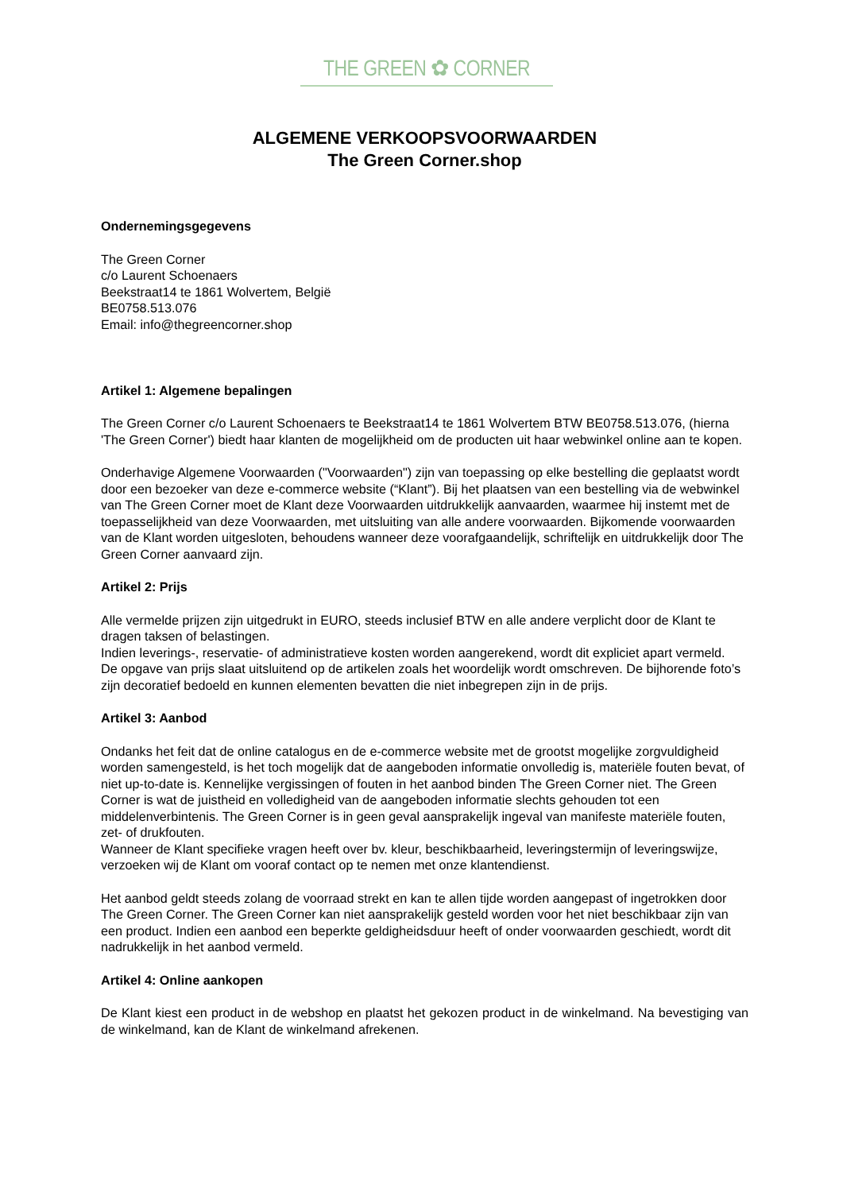THE GREEN ✿ CORNER
ALGEMENE VERKOOPSVOORWAARDEN
The Green Corner.shop
Ondernemingsgegevens
The Green Corner
c/o Laurent Schoenaers
Beekstraat14 te 1861 Wolvertem, België
BE0758.513.076
Email: info@thegreencorner.shop
Artikel 1: Algemene bepalingen
The Green Corner c/o Laurent Schoenaers te Beekstraat14 te 1861 Wolvertem BTW BE0758.513.076, (hierna 'The Green Corner') biedt haar klanten de mogelijkheid om de producten uit haar webwinkel online aan te kopen.
Onderhavige Algemene Voorwaarden ("Voorwaarden") zijn van toepassing op elke bestelling die geplaatst wordt door een bezoeker van deze e-commerce website (“Klant”). Bij het plaatsen van een bestelling via de webwinkel van The Green Corner moet de Klant deze Voorwaarden uitdrukkelijk aanvaarden, waarmee hij instemt met de toepasselijkheid van deze Voorwaarden, met uitsluiting van alle andere voorwaarden. Bijkomende voorwaarden van de Klant worden uitgesloten, behoudens wanneer deze voorafgaandelijk, schriftelijk en uitdrukkelijk door The Green Corner aanvaard zijn.
Artikel 2: Prijs
Alle vermelde prijzen zijn uitgedrukt in EURO, steeds inclusief BTW en alle andere verplicht door de Klant te dragen taksen of belastingen.
Indien leverings-, reservatie- of administratieve kosten worden aangerekend, wordt dit expliciet apart vermeld.
De opgave van prijs slaat uitsluitend op de artikelen zoals het woordelijk wordt omschreven. De bijhorende foto’s zijn decoratief bedoeld en kunnen elementen bevatten die niet inbegrepen zijn in de prijs.
Artikel 3: Aanbod
Ondanks het feit dat de online catalogus en de e-commerce website met de grootst mogelijke zorgvuldigheid worden samengesteld, is het toch mogelijk dat de aangeboden informatie onvolledig is, materiële fouten bevat, of niet up-to-date is. Kennelijke vergissingen of fouten in het aanbod binden The Green Corner niet. The Green Corner is wat de juistheid en volledigheid van de aangeboden informatie slechts gehouden tot een middelenverbintenis. The Green Corner is in geen geval aansprakelijk ingeval van manifeste materiële fouten, zet- of drukfouten.
Wanneer de Klant specifieke vragen heeft over bv. kleur, beschikbaarheid, leveringstermijn of leveringswijze, verzoeken wij de Klant om vooraf contact op te nemen met onze klantendienst.
Het aanbod geldt steeds zolang de voorraad strekt en kan te allen tijde worden aangepast of ingetrokken door The Green Corner. The Green Corner kan niet aansprakelijk gesteld worden voor het niet beschikbaar zijn van een product. Indien een aanbod een beperkte geldigheidsduur heeft of onder voorwaarden geschiedt, wordt dit nadrukkelijk in het aanbod vermeld.
Artikel 4: Online aankopen
De Klant kiest een product in de webshop en plaatst het gekozen product in de winkelmand. Na bevestiging van de winkelmand, kan de Klant de winkelmand afrekenen.